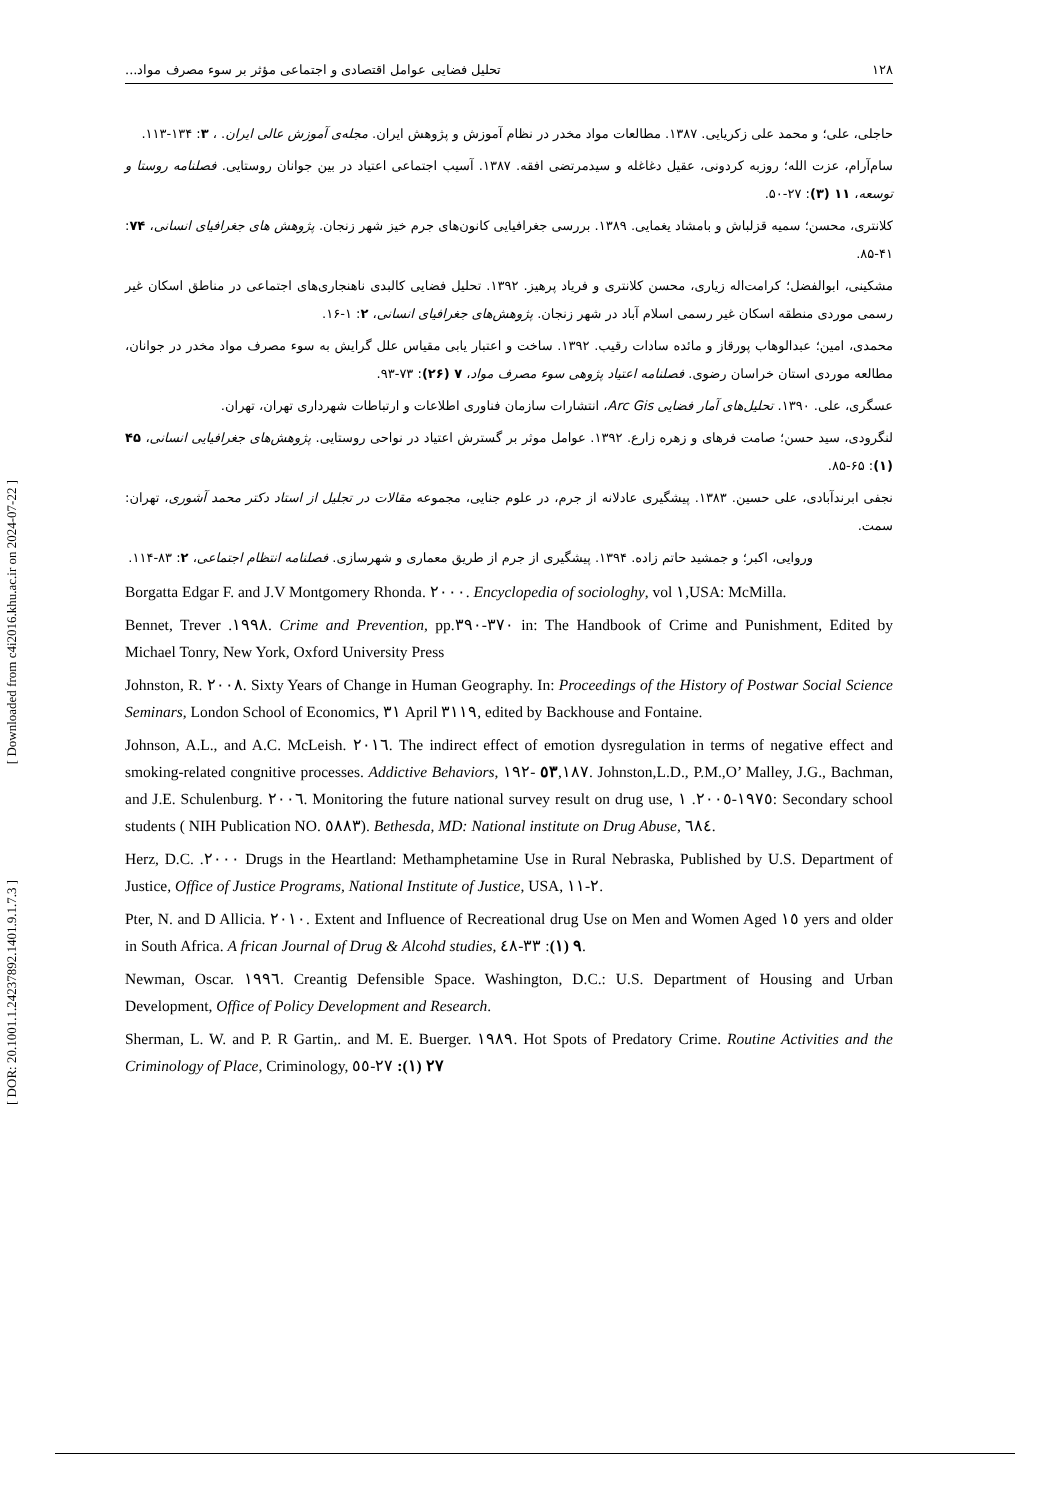۱۲۸ تحلیل فضایی عوامل اقتصادی و اجتماعی مؤثر بر سوء مصرف مواد...
حاجلی، علی؛ و محمد علی زکریایی. ۱۳۸۷. مطالعات مواد مخدر در نظام آموزش و پژوهش ایران. مجله‌ی آموزش عالی ایران. ، ۳: ۱۳۴-۱۱۳.
سام‌آرام، عزت الله؛ روزبه کردونی، عقیل دغاغله و سیدمرتضی افقه. ۱۳۸۷. آسیب اجتماعی اعتیاد در بین جوانان روستایی. فصلنامه روستا و توسعه، ۱۱ (۳): ۲۷-۵۰.
کلانتری، محسن؛ سمیه قزلباش و بامشاد یغمایی. ۱۳۸۹. بررسی جغرافیایی کانون‌های جرم خیز شهر زنجان. پژوهش های جغرافیای انسانی، ۷۴: ۴۱-۸۵.
مشکینی، ابوالفضل؛ کرامت‌اله زیاری، محسن کلانتری و فریاد پرهیز. ۱۳۹۲. تحلیل فضایی کالبدی ناهنجاری‌های اجتماعی در مناطق اسکان غیر رسمی موردی منطقه اسکان غیر رسمی اسلام آباد در شهر زنجان. پژوهش‌های جغرافیای انسانی، ۲: ۱-۱۶.
محمدی، امین؛ عبدالوهاب پورقاز و مائده سادات رقیب. ۱۳۹۲. ساخت و اعتبار یابی مقیاس علل گرایش به سوء مصرف مواد مخدر در جوانان، مطالعه موردی استان خراسان رضوی. فصلنامه اعتیاد پژوهی سوء مصرف مواد، ۷ (۲۶): ۷۳-۹۳.
عسگری، علی. ۱۳۹۰. تحلیل‌های آمار فضایی Arc Gis، انتشارات سازمان فناوری اطلاعات و ارتباطات شهرداری تهران، تهران.
لنگرودی، سید حسن؛ صامت فرهای و زهره زارع. ۱۳۹۲. عوامل موثر بر گسترش اعتیاد در نواحی روستایی. پژوهش‌های جغرافیایی انسانی، ۴۵ (۱): ۶۵-۸۵.
نجفی ابرندآبادی، علی حسین. ۱۳۸۳. پیشگیری عادلانه از جرم، در علوم جنایی، مجموعه مقالات در تجلیل از استاد دکتر محمد آشوری، تهران: سمت.
وروایی، اکبر؛ و جمشید حاتم زاده. ۱۳۹۴. پیشگیری از جرم از طریق معماری و شهرسازی. فصلنامه انتظام اجتماعی، ۲: ۸۳-۱۱۴.
Borgatta Edgar F. and J.V Montgomery Rhonda. ٢٠٠٠. Encyclopedia of sociologhy, vol ١,USA: McMilla.
Bennet, Trever .١٩٩٨. Crime and Prevention, pp.٣٧٠-٣٩٠ in: The Handbook of Crime and Punishment, Edited by Michael Tonry, New York, Oxford University Press
Johnston, R. ٢٠٠٨. Sixty Years of Change in Human Geography. In: Proceedings of the History of Postwar Social Science Seminars, London School of Economics, ٣١ April ٣١١٩, edited by Backhouse and Fontaine.
Johnson, A.L., and A.C. McLeish. ٢٠١٦. The indirect effect of emotion dysregulation in terms of negative effect and smoking-related congnitive processes. Addictive Behaviors, ٥٣,١٨٧ -١٩٢. Johnston,L.D., P.M.,O’ Malley, J.G., Bachman, and J.E. Schulenburg. ٢٠٠٦. Monitoring the future national survey result on drug use, ١٩٧٥-٢٠٠٥. ١: Secondary school students ( NIH Publication NO. ٥٨٨٣). Bethesda, MD: National institute on Drug Abuse, ٦٨٤.
Herz, D.C. .٢٠٠٠ Drugs in the Heartland: Methamphetamine Use in Rural Nebraska, Published by U.S. Department of Justice, Office of Justice Programs, National Institute of Justice, USA, ٢-١١.
Pter, N. and D Allicia. ٢٠١٠. Extent and Influence of Recreational drug Use on Men and Women Aged ١٥ yers and older in South Africa. A frican Journal of Drug & Alcohd studies, ٩ (١): ٣٣-٤٨.
Newman, Oscar. ١٩٩٦. Creantig Defensible Space. Washington, D.C.: U.S. Department of Housing and Urban Development, Office of Policy Development and Research.
Sherman, L. W. and P. R Gartin,. and M. E. Buerger. ١٩٨٩. Hot Spots of Predatory Crime. Routine Activities and the Criminology of Place, Criminology, ٢٧ (١): ٢٧-٥٥
[ Downloaded from c4i2016.khu.ac.ir on 2024-07-22 ]
[ DOR: 20.1001.1.24237892.1401.9.1.7.3 ]